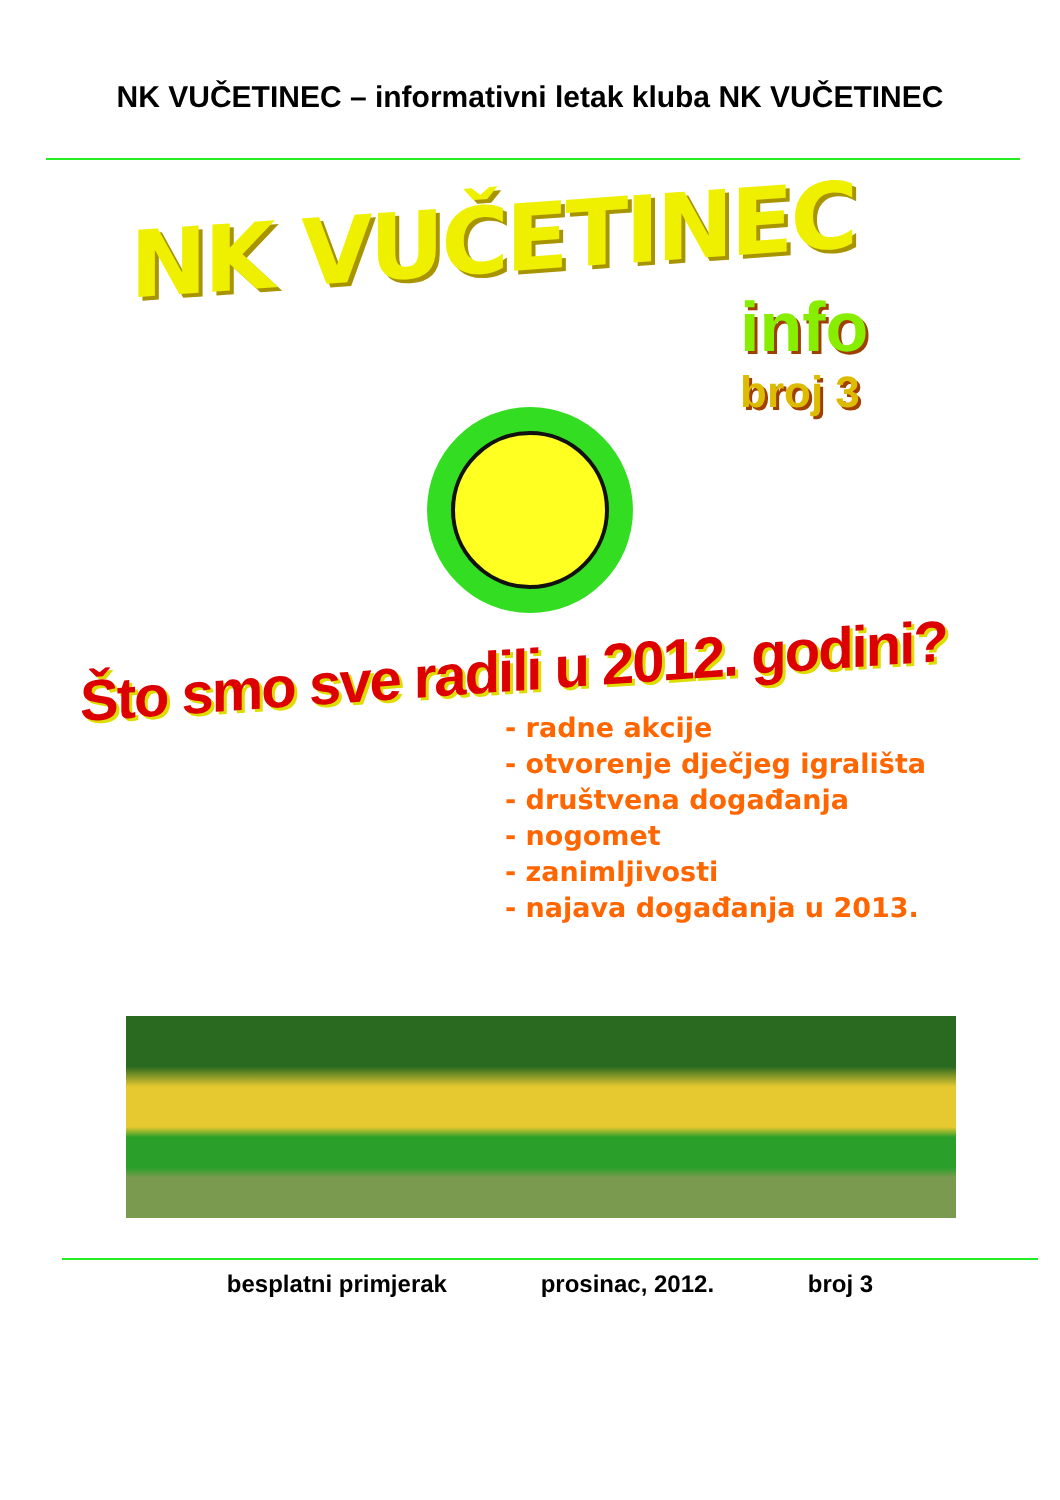NK VUČETINEC – informativni letak kluba NK VUČETINEC
NK VUČETINEC
info
broj 3
Što smo sve radili u 2012. godini?
- radne akcije
- otvorenje dječjeg igrališta
- društvena događanja
- nogomet
- zanimljivosti
- najava događanja u 2013.
besplatni primjerak prosinac, 2012. broj 3